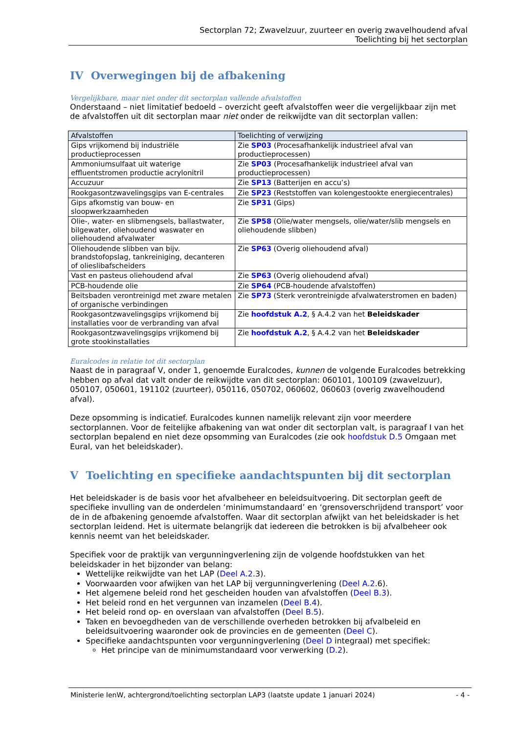Sectorplan 72; Zwavelzuur, zuurteer en overig zwavelhoudend afval
Toelichting bij het sectorplan
IV Overwegingen bij de afbakening
Vergelijkbare, maar niet onder dit sectorplan vallende afvalstoffen
Onderstaand – niet limitatief bedoeld – overzicht geeft afvalstoffen weer die vergelijkbaar zijn met de afvalstoffen uit dit sectorplan maar niet onder de reikwijdte van dit sectorplan vallen:
| Afvalstoffen | Toelichting of verwijzing |
| --- | --- |
| Gips vrijkomend bij industriële productieprocessen | Zie SP03 (Procesafhankelijk industrieel afval van productieprocessen) |
| Ammoniumsulfaat uit waterige effluentstromen productie acrylonitril | Zie SP03 (Procesafhankelijk industrieel afval van productieprocessen) |
| Accuzuur | Zie SP13 (Batterijen en accu’s) |
| Rookgasontzwavelingsgips van E-centrales | Zie SP23 (Reststoffen van kolengestookte energiecentrales) |
| Gips afkomstig van bouw- en sloopwerkzaamheden | Zie SP31 (Gips) |
| Olie-, water- en slibmengsels, ballastwater, bilgewater, oliehoudend waswater en oliehoudend afvalwater | Zie SP58 (Olie/water mengsels, olie/water/slib mengsels en oliehoudende slibben) |
| Oliehoudende slibben van bijv. brandstofopslag, tankreiniging, decanteren of olieslibafscheiders | Zie SP63 (Overig oliehoudend afval) |
| Vast en pasteus oliehoudend afval | Zie SP63 (Overig oliehoudend afval) |
| PCB-houdende olie | Zie SP64 (PCB-houdende afvalstoffen) |
| Beitsbaden verontreinigd met zware metalen of organische verbindingen | Zie SP73 (Sterk verontreinigde afvalwaterstromen en baden) |
| Rookgasontzwavelingsgips vrijkomend bij installaties voor de verbranding van afval | Zie hoofdstuk A.2 , § A.4.2 van het Beleidskader |
| Rookgasontzwavelingsgips vrijkomend bij grote stookinstallaties | Zie hoofdstuk A.2 , § A.4.2 van het Beleidskader |
Euralcodes in relatie tot dit sectorplan
Naast de in paragraaf V, onder 1, genoemde Euralcodes, kunnen de volgende Euralcodes betrekking hebben op afval dat valt onder de reikwijdte van dit sectorplan: 060101, 100109 (zwavelzuur), 050107, 050601, 191102 (zuurteer), 050116, 050702, 060602, 060603 (overig zwavelhoudend afval).
Deze opsomming is indicatief. Euralcodes kunnen namelijk relevant zijn voor meerdere sectorplannen. Voor de feitelijke afbakening van wat onder dit sectorplan valt, is paragraaf I van het sectorplan bepalend en niet deze opsomming van Euralcodes (zie ook hoofdstuk D.5 Omgaan met Eural, van het beleidskader).
V Toelichting en specifieke aandachtspunten bij dit sectorplan
Het beleidskader is de basis voor het afvalbeheer en beleidsuitvoering. Dit sectorplan geeft de specifieke invulling van de onderdelen ‘minimumstandaard’ en ‘grensoverschrijdend transport’ voor de in de afbakening genoemde afvalstoffen. Waar dit sectorplan afwijkt van het beleidskader is het sectorplan leidend. Het is uitermate belangrijk dat iedereen die betrokken is bij afvalbeheer ook kennis neemt van het beleidskader.
Specifiek voor de praktijk van vergunningverlening zijn de volgende hoofdstukken van het beleidskader in het bijzonder van belang:
Wettelijke reikwijdte van het LAP (Deel A.2.3).
Voorwaarden voor afwijken van het LAP bij vergunningverlening (Deel A.2.6).
Het algemene beleid rond het gescheiden houden van afvalstoffen (Deel B.3).
Het beleid rond en het vergunnen van inzamelen (Deel B.4).
Het beleid rond op- en overslaan van afvalstoffen (Deel B.5).
Taken en bevoegdheden van de verschillende overheden betrokken bij afvalbeleid en beleidsuitvoering waaronder ook de provincies en de gemeenten (Deel C).
Specifieke aandachtspunten voor vergunningverlening (Deel D integraal) met specifiek:
Het principe van de minimumstandaard voor verwerking (D.2).
Ministerie IenW, achtergrond/toelichting sectorplan LAP3 (laatste update 1 januari 2024) - 4 -